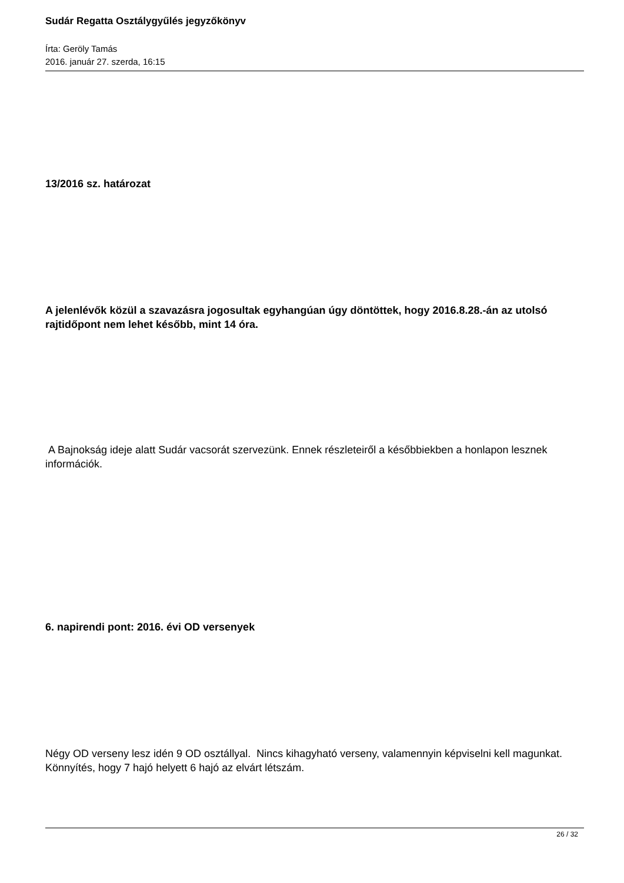Sudár Regatta Osztálygyűlés jegyzőkönyv
Írta: Geröly Tamás
2016. január 27. szerda, 16:15
13/2016 sz. határozat
A jelenlévők közül a szavazásra jogosultak egyhangúan úgy döntöttek, hogy 2016.8.28.-án az utolsó rajtidőpont nem lehet később, mint 14 óra.
A Bajnokság ideje alatt Sudár vacsorát szervezünk. Ennek részleteiről a későbbiekben a honlapon lesznek információk.
6. napirendi pont: 2016. évi OD versenyek
Négy OD verseny lesz idén 9 OD osztállyal. Nincs kihagyható verseny, valamennyin képviselni kell magunkat. Könnyítés, hogy 7 hajó helyett 6 hajó az elvárt létszám.
26 / 32